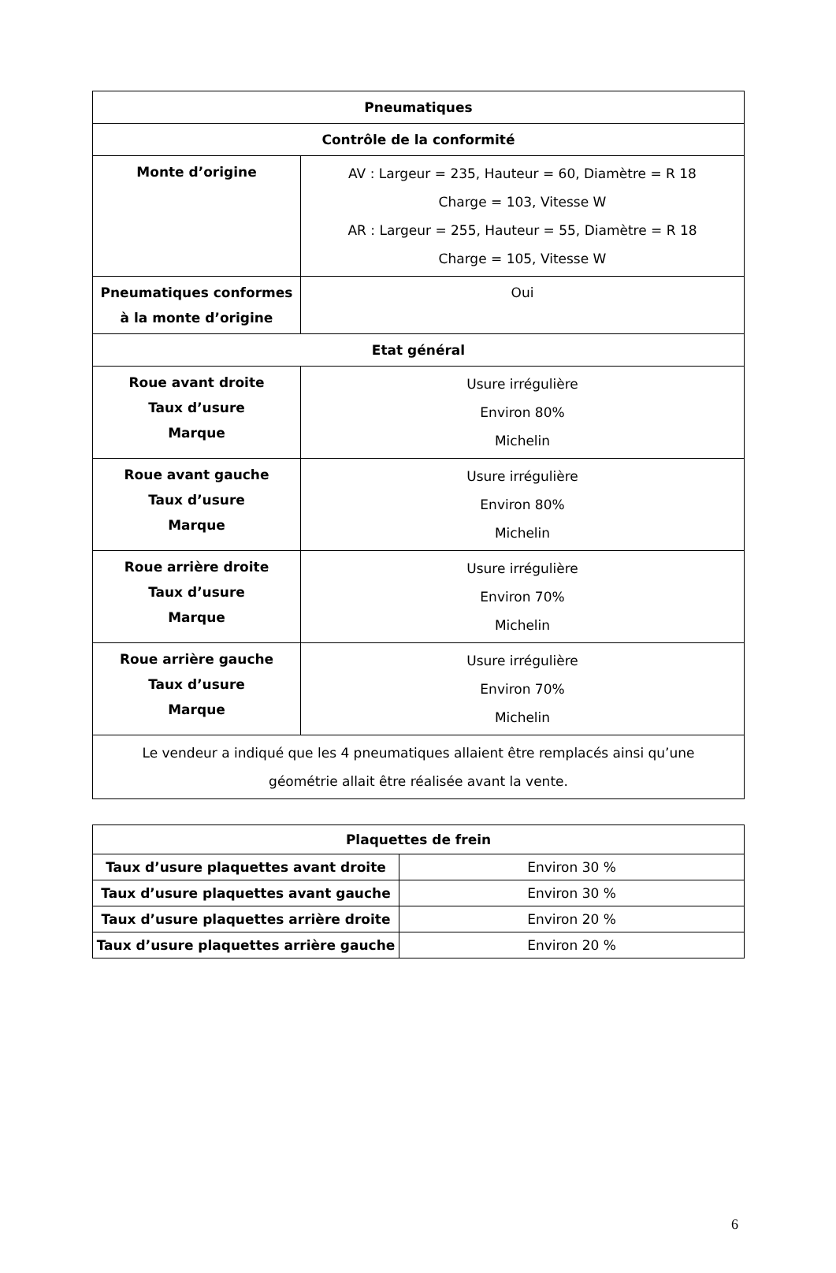| Pneumatiques | |
| --- | --- |
| Contrôle de la conformité | |
| Monte d’origine | AV : Largeur = 235, Hauteur = 60, Diamètre = R 18 Charge = 103, Vitesse W AR : Largeur = 255, Hauteur = 55, Diamètre = R 18 Charge = 105, Vitesse W |
| Pneumatiques conformes à la monte d’origine | Oui |
| Etat général | |
| Roue avant droite Taux d’usure Marque | Usure irrégulière Environ 80% Michelin |
| Roue avant gauche Taux d’usure Marque | Usure irrégulière Environ 80% Michelin |
| Roue arrière droite Taux d’usure Marque | Usure irrégulière Environ 70% Michelin |
| Roue arrière gauche Taux d’usure Marque | Usure irrégulière Environ 70% Michelin |
| Le vendeur a indiqué que les 4 pneumatiques allaient être remplacés ainsi qu’une géométrie allait être réalisée avant la vente. | |
| Plaquettes de frein | |
| --- | --- |
| Taux d’usure plaquettes avant droite | Environ 30 % |
| Taux d’usure plaquettes avant gauche | Environ 30 % |
| Taux d’usure plaquettes arrière droite | Environ 20 % |
| Taux d’usure plaquettes arrière gauche | Environ 20 % |
6